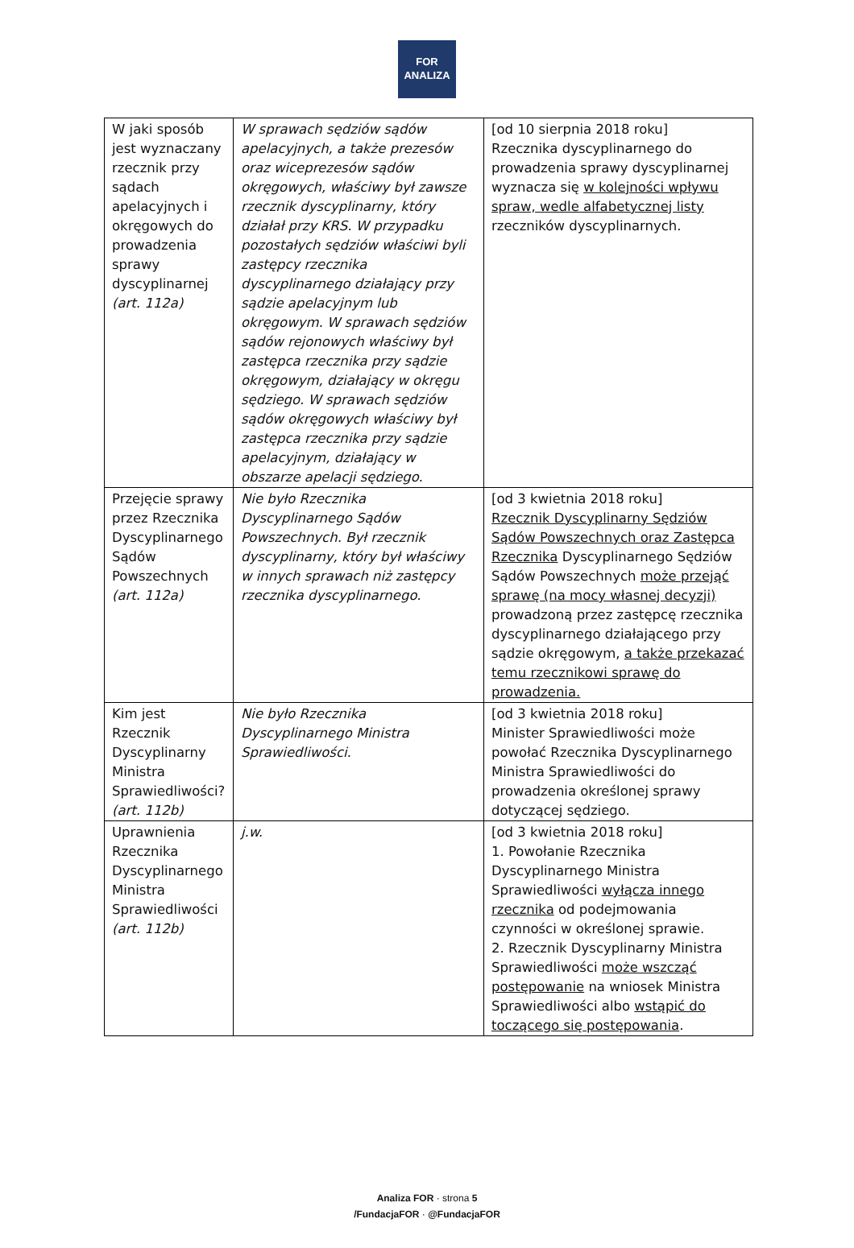FOR
ANALIZA
| W jaki sposób jest wyznaczany rzecznik przy sądach apelacyjnych i okręgowych do prowadzenia sprawy dyscyplinarnej (art. 112a) | W sprawach sędziów sądów apelacyjnych, a także prezesów oraz wiceprezesów sądów okręgowych, właściwy był zawsze rzecznik dyscyplinarny, który działał przy KRS. W przypadku pozostałych sędziów właściwi byli zastępcy rzecznika dyscyplinarnego działający przy sądzie apelacyjnym lub okręgowym. W sprawach sędziów sądów rejonowych właściwy był zastępca rzecznika przy sądzie okręgowym, działający w okręgu sędziego. W sprawach sędziów sądów okręgowych właściwy był zastępca rzecznika przy sądzie apelacyjnym, działający w obszarze apelacji sędziego. | [od 10 sierpnia 2018 roku] Rzecznika dyscyplinarnego do prowadzenia sprawy dyscyplinarnej wyznacza się w kolejności wpływu spraw, wedle alfabetycznej listy rzeczników dyscyplinarnych. |
| Przejęcie sprawy przez Rzecznika Dyscyplinarnego Sądów Powszechnych (art. 112a) | Nie było Rzecznika Dyscyplinarnego Sądów Powszechnych. Był rzecznik dyscyplinarny, który był właściwy w innych sprawach niż zastępcy rzecznika dyscyplinarnego. | [od 3 kwietnia 2018 roku] Rzecznik Dyscyplinarny Sędziów Sądów Powszechnych oraz Zastępca Rzecznika Dyscyplinarnego Sędziów Sądów Powszechnych może przejąć sprawę (na mocy własnej decyzji) prowadzoną przez zastępcę rzecznika dyscyplinarnego działającego przy sądzie okręgowym, a także przekazać temu rzecznikowi sprawę do prowadzenia. |
| Kim jest Rzecznik Dyscyplinarny Ministra Sprawiedliwości? (art. 112b) | Nie było Rzecznika Dyscyplinarnego Ministra Sprawiedliwości. | [od 3 kwietnia 2018 roku] Minister Sprawiedliwości może powołać Rzecznika Dyscyplinarnego Ministra Sprawiedliwości do prowadzenia określonej sprawy dotyczącej sędziego. |
| Uprawnienia Rzecznika Dyscyplinarnego Ministra Sprawiedliwości (art. 112b) | j.w. | [od 3 kwietnia 2018 roku] 1. Powołanie Rzecznika Dyscyplinarnego Ministra Sprawiedliwości wyłącza innego rzecznika od podejmowania czynności w określonej sprawie. 2. Rzecznik Dyscyplinarny Ministra Sprawiedliwości może wszcząć postępowanie na wniosek Ministra Sprawiedliwości albo wstąpić do toczącego się postępowania . |
Analiza FOR · strona 5
/FundacjaFOR · @FundacjaFOR